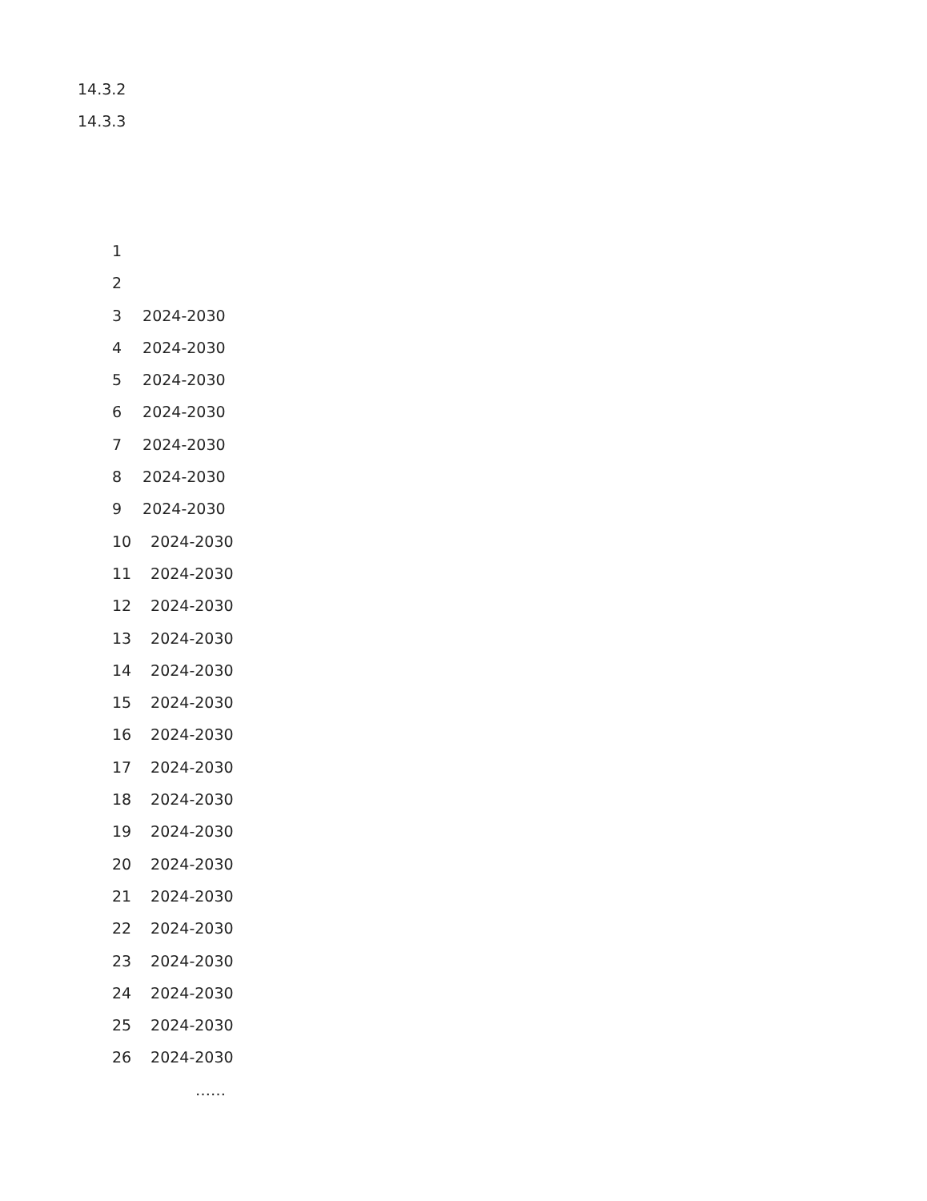14.3.2
14.3.3
1
2
3 2024-2030
4 2024-2030
5 2024-2030
6 2024-2030
7 2024-2030
8 2024-2030
9 2024-2030
10 2024-2030
11 2024-2030
12 2024-2030
13 2024-2030
14 2024-2030
15 2024-2030
16 2024-2030
17 2024-2030
18 2024-2030
19 2024-2030
20 2024-2030
21 2024-2030
22 2024-2030
23 2024-2030
24 2024-2030
25 2024-2030
26 2024-2030
……